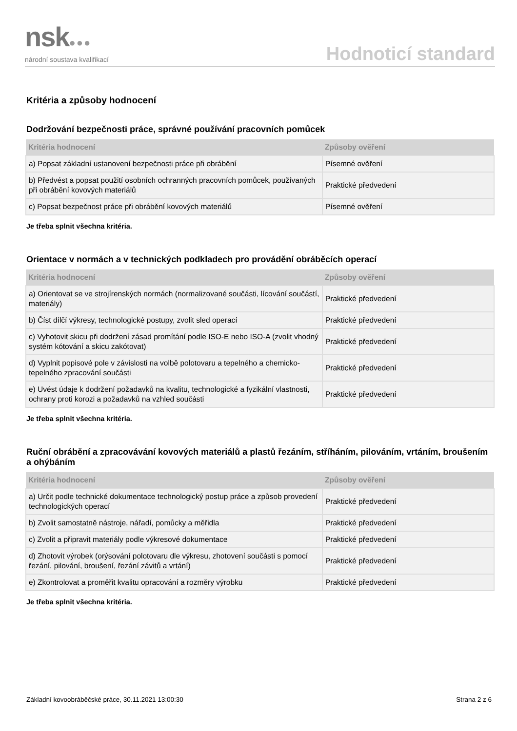nsk●●●
národní soustava kvalifikací
Hodnoticí standard
Kritéria a způsoby hodnocení
Dodržování bezpečnosti práce, správné používání pracovních pomůcek
| Kritéria hodnocení | Způsoby ověření |
| --- | --- |
| a) Popsat základní ustanovení bezpečnosti práce při obrábění | Písemné ověření |
| b) Předvést a popsat použití osobních ochranných pracovních pomůcek, používaných při obrábění kovových materiálů | Praktické předvedení |
| c) Popsat bezpečnost práce při obrábění kovových materiálů | Písemné ověření |
Je třeba splnit všechna kritéria.
Orientace v normách a v technických podkladech pro provádění obráběcích operací
| Kritéria hodnocení | Způsoby ověření |
| --- | --- |
| a) Orientovat se ve strojírenských normách (normalizované součásti, lícování součástí, materiály) | Praktické předvedení |
| b) Číst dílčí výkresy, technologické postupy, zvolit sled operací | Praktické předvedení |
| c) Vyhotovit skicu při dodržení zásad promítání podle ISO-E nebo ISO-A (zvolit vhodný systém kótování a skicu zakótovat) | Praktické předvedení |
| d) Vyplnit popisové pole v závislosti na volbě polotovaru a tepelného a chemicko-tepelného zpracování součásti | Praktické předvedení |
| e) Uvést údaje k dodržení požadavků na kvalitu, technologické a fyzikální vlastnosti, ochrany proti korozi a požadavků na vzhled součásti | Praktické předvedení |
Je třeba splnit všechna kritéria.
Ruční obrábění a zpracovávání kovových materiálů a plastů řezáním, stříháním, pilováním, vrtáním, broušením a ohýbáním
| Kritéria hodnocení | Způsoby ověření |
| --- | --- |
| a) Určit podle technické dokumentace technologický postup práce a způsob provedení technologických operací | Praktické předvedení |
| b) Zvolit samostatně nástroje, nářadí, pomůcky a měřidla | Praktické předvedení |
| c) Zvolit a připravit materiály podle výkresové dokumentace | Praktické předvedení |
| d) Zhotovit výrobek (orýsování polotovaru dle výkresu, zhotovení součásti s pomocí řezání, pilování, broušení, řezání závitů a vrtání) | Praktické předvedení |
| e) Zkontrolovat a proměřit kvalitu opracování a rozměry výrobku | Praktické předvedení |
Je třeba splnit všechna kritéria.
Základní kovoobráběčské práce, 30.11.2021 13:00:30 Strana 2 z 6